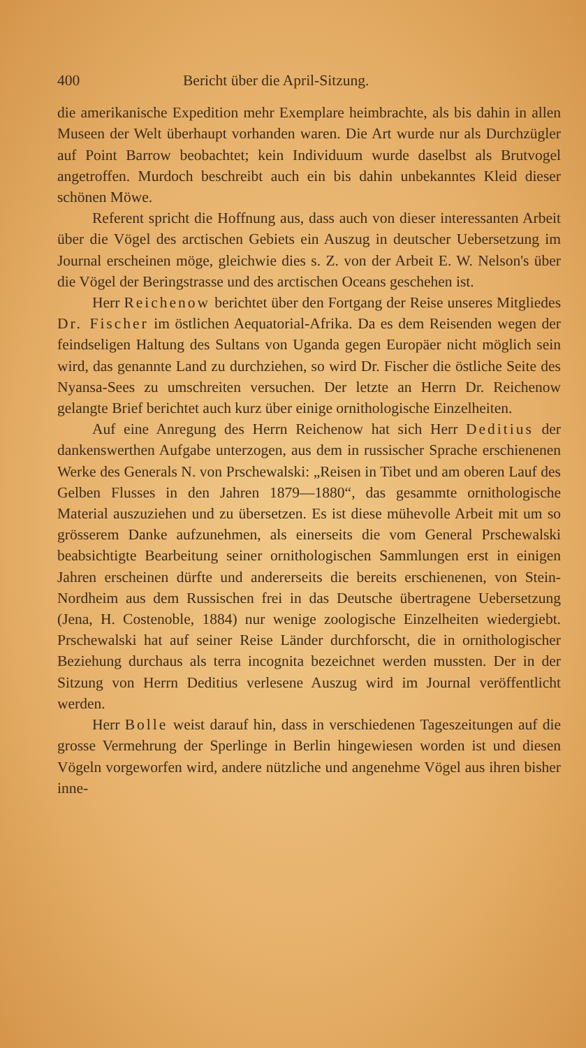400 Bericht über die April-Sitzung.
die amerikanische Expedition mehr Exemplare heimbrachte, als bis dahin in allen Museen der Welt überhaupt vorhanden waren. Die Art wurde nur als Durchzügler auf Point Barrow beobachtet; kein Individuum wurde daselbst als Brutvogel angetroffen. Murdoch beschreibt auch ein bis dahin unbekanntes Kleid dieser schönen Möwe.
Referent spricht die Hoffnung aus, dass auch von dieser interessanten Arbeit über die Vögel des arctischen Gebiets ein Auszug in deutscher Uebersetzung im Journal erscheinen möge, gleichwie dies s. Z. von der Arbeit E. W. Nelson's über die Vögel der Beringstrasse und des arctischen Oceans geschehen ist.
Herr Reichenow berichtet über den Fortgang der Reise unseres Mitgliedes Dr. Fischer im östlichen Aequatorial-Afrika. Da es dem Reisenden wegen der feindseligen Haltung des Sultans von Uganda gegen Europäer nicht möglich sein wird, das genannte Land zu durchziehen, so wird Dr. Fischer die östliche Seite des Nyansa-Sees zu umschreiten versuchen. Der letzte an Herrn Dr. Reichenow gelangte Brief berichtet auch kurz über einige ornithologische Einzelheiten.
Auf eine Anregung des Herrn Reichenow hat sich Herr Deditius der dankenswerthen Aufgabe unterzogen, aus dem in russischer Sprache erschienenen Werke des Generals N. von Prschewalski: „Reisen in Tibet und am oberen Lauf des Gelben Flusses in den Jahren 1879—1880“, das gesammte ornithologische Material auszuziehen und zu übersetzen. Es ist diese mühevolle Arbeit mit um so grösserem Danke aufzunehmen, als einerseits die vom General Prschewalski beabsichtigte Bearbeitung seiner ornithologischen Sammlungen erst in einigen Jahren erscheinen dürfte und andererseits die bereits erschienenen, von Stein-Nordheim aus dem Russischen frei in das Deutsche übertragene Uebersetzung (Jena, H. Costenoble, 1884) nur wenige zoologische Einzelheiten wiedergiebt. Prschewalski hat auf seiner Reise Länder durchforscht, die in ornithologischer Beziehung durchaus als terra incognita bezeichnet werden mussten. Der in der Sitzung von Herrn Deditius verlesene Auszug wird im Journal veröffentlicht werden.
Herr Bolle weist darauf hin, dass in verschiedenen Tageszeitungen auf die grosse Vermehrung der Sperlinge in Berlin hingewiesen worden ist und diesen Vögeln vorgeworfen wird, andere nützliche und angenehme Vögel aus ihren bisher inne-